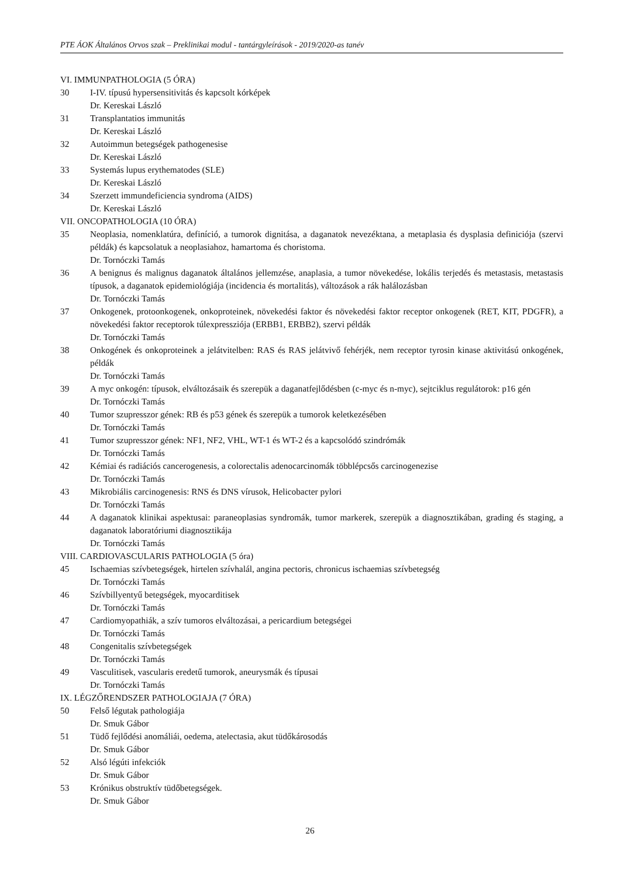PTE ÁOK Általános Orvos szak – Preklinikai modul - tantárgyleírások - 2019/2020-as tanév
VI. IMMUNPATHOLOGIA (5 ÓRA)
30 I-IV. típusú hypersensitivitás és kapcsolt kórképek
Dr. Kereskai László
31 Transplantatios immunitás
Dr. Kereskai László
32 Autoimmun betegségek pathogenesise
Dr. Kereskai László
33 Systemás lupus erythematodes (SLE)
Dr. Kereskai László
34 Szerzett immundeficiencia syndroma (AIDS)
Dr. Kereskai László
VII. ONCOPATHOLOGIA (10 ÓRA)
35 Neoplasia, nomenklatúra, definíció, a tumorok dignitása, a daganatok nevezéktana, a metaplasia és dysplasia definiciója (szervi példák) és kapcsolatuk a neoplasiahoz, hamartoma és choristoma.
Dr. Tornóczki Tamás
36 A benignus és malignus daganatok általános jellemzése, anaplasia, a tumor növekedése, lokális terjedés és metastasis, metastasis típusok, a daganatok epidemiológiája (incidencia és mortalitás), változások a rák halálozásban
Dr. Tornóczki Tamás
37 Onkogenek, protoonkogenek, onkoproteinek, növekedési faktor és növekedési faktor receptor onkogenek (RET, KIT, PDGFR), a növekedési faktor receptorok túlexpressziója (ERBB1, ERBB2), szervi példák
Dr. Tornóczki Tamás
38 Onkogének és onkoproteinek a jelátvitelben: RAS és RAS jelátvivő fehérjék, nem receptor tyrosin kinase aktivitású onkogének, példák
Dr. Tornóczki Tamás
39 A myc onkogén: típusok, elváltozásaik és szerepük a daganatfejlődésben (c-myc és n-myc), sejtciklus regulátorok: p16 gén
Dr. Tornóczki Tamás
40 Tumor szupresszor gének: RB és p53 gének és szerepük a tumorok keletkezésében
Dr. Tornóczki Tamás
41 Tumor szupresszor gének: NF1, NF2, VHL, WT-1 és WT-2 és a kapcsolódó szindrómák
Dr. Tornóczki Tamás
42 Kémiai és radiációs cancerogenesis, a colorectalis adenocarcinomák többlépcsős carcinogenezise
Dr. Tornóczki Tamás
43 Mikrobiális carcinogenesis: RNS és DNS vírusok, Helicobacter pylori
Dr. Tornóczki Tamás
44 A daganatok klinikai aspektusai: paraneoplasias syndromák, tumor markerek, szerepük a diagnosztikában, grading és staging, a daganatok laboratóriumi diagnosztikája
Dr. Tornóczki Tamás
VIII. CARDIOVASCULARIS PATHOLOGIA (5 óra)
45 Ischaemias szívbetegségek, hirtelen szívhalál, angina pectoris, chronicus ischaemias szívbetegség
Dr. Tornóczki Tamás
46 Szívbillyentyű betegségek, myocarditisek
Dr. Tornóczki Tamás
47 Cardiomyopathiák, a szív tumoros elváltozásai, a pericardium betegségei
Dr. Tornóczki Tamás
48 Congenitalis szívbetegségek
Dr. Tornóczki Tamás
49 Vasculitisek, vascularis eredetű tumorok, aneurysmák és típusai
Dr. Tornóczki Tamás
IX. LÉGZŐRENDSZER PATHOLOGIAJA (7 ÓRA)
50 Felső légutak pathologiája
Dr. Smuk Gábor
51 Tüdő fejlődési anomáliái, oedema, atelectasia, akut tüdőkárosodás
Dr. Smuk Gábor
52 Alsó légúti infekciók
Dr. Smuk Gábor
53 Krónikus obstruktív tüdőbetegségek.
Dr. Smuk Gábor
26